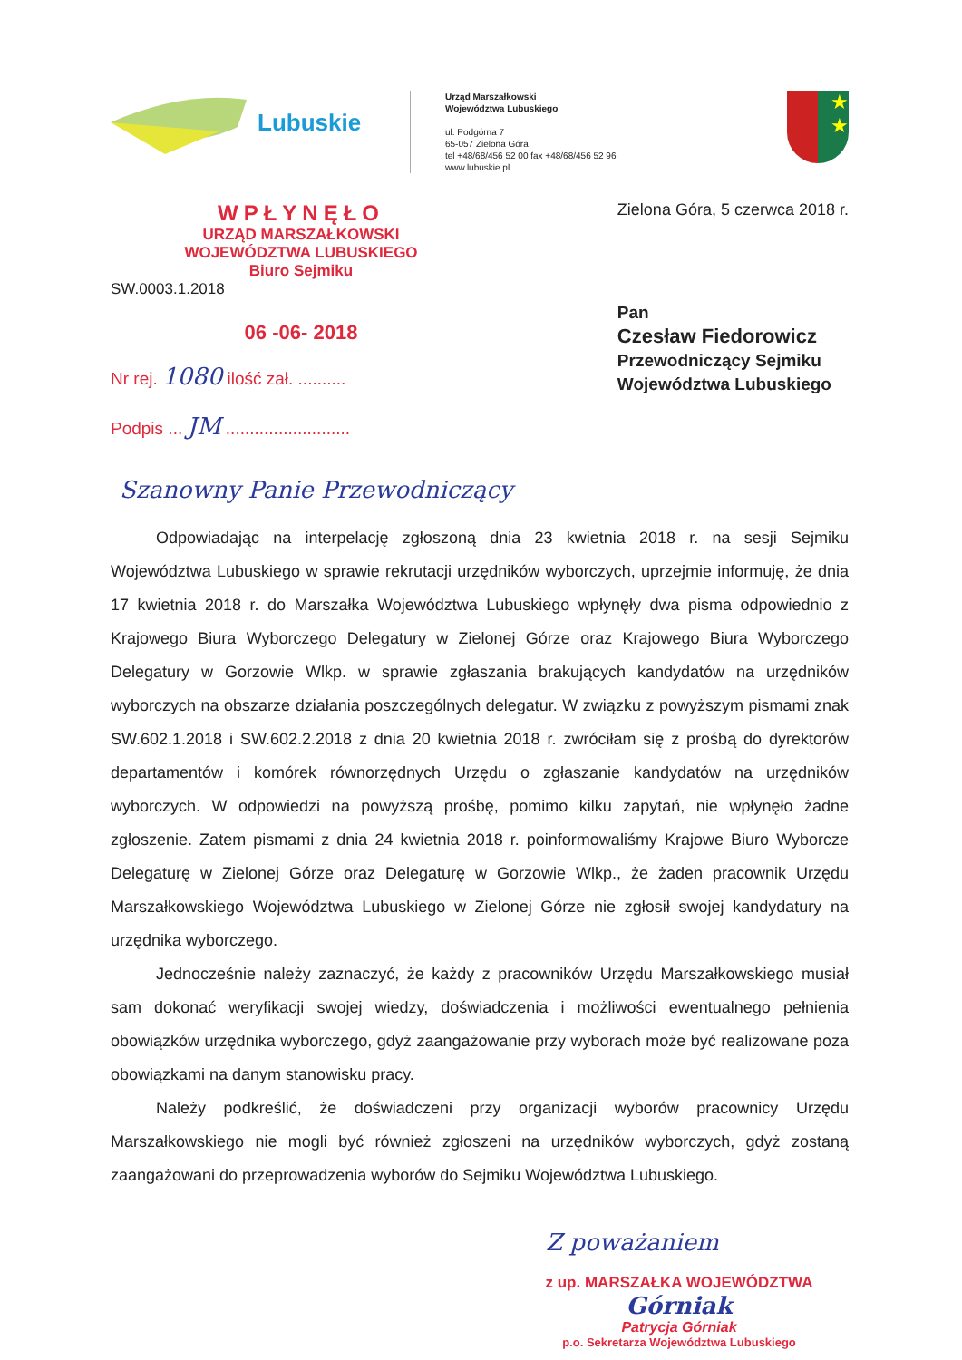Lubuskie
Urząd Marszałkowski
Województwa Lubuskiego
ul. Podgórna 7
65-057 Zielona Góra
tel +48/68/456 52 00 fax +48/68/456 52 96
www.lubuskie.pl
★
★
WPŁYNĘŁO
URZĄD MARSZAŁKOWSKI
WOJEWÓDZTWA LUBUSKIEGO
Biuro Sejmiku
SW.0003.1.2018
06 -06- 2018
Nr rej. 1080 ilość zał. ..........
Podpis ... JM ..........................
Zielona Góra, 5 czerwca 2018 r.
Pan
Czesław Fiedorowicz
Przewodniczący Sejmiku
Województwa Lubuskiego
Szanowny Panie Przewodniczący
Odpowiadając na interpelację zgłoszoną dnia 23 kwietnia 2018 r. na sesji Sejmiku Województwa Lubuskiego w sprawie rekrutacji urzędników wyborczych, uprzejmie informuję, że dnia 17 kwietnia 2018 r. do Marszałka Województwa Lubuskiego wpłynęły dwa pisma odpowiednio z Krajowego Biura Wyborczego Delegatury w Zielonej Górze oraz Krajowego Biura Wyborczego Delegatury w Gorzowie Wlkp. w sprawie zgłaszania brakujących kandydatów na urzędników wyborczych na obszarze działania poszczególnych delegatur. W związku z powyższym pismami znak SW.602.1.2018 i SW.602.2.2018 z dnia 20 kwietnia 2018 r. zwróciłam się z prośbą do dyrektorów departamentów i komórek równorzędnych Urzędu o zgłaszanie kandydatów na urzędników wyborczych. W odpowiedzi na powyższą prośbę, pomimo kilku zapytań, nie wpłynęło żadne zgłoszenie. Zatem pismami z dnia 24 kwietnia 2018 r. poinformowaliśmy Krajowe Biuro Wyborcze Delegaturę w Zielonej Górze oraz Delegaturę w Gorzowie Wlkp., że żaden pracownik Urzędu Marszałkowskiego Województwa Lubuskiego w Zielonej Górze nie zgłosił swojej kandydatury na urzędnika wyborczego.
Jednocześnie należy zaznaczyć, że każdy z pracowników Urzędu Marszałkowskiego musiał sam dokonać weryfikacji swojej wiedzy, doświadczenia i możliwości ewentualnego pełnienia obowiązków urzędnika wyborczego, gdyż zaangażowanie przy wyborach może być realizowane poza obowiązkami na danym stanowisku pracy.
Należy podkreślić, że doświadczeni przy organizacji wyborów pracownicy Urzędu Marszałkowskiego nie mogli być również zgłoszeni na urzędników wyborczych, gdyż zostaną zaangażowani do przeprowadzenia wyborów do Sejmiku Województwa Lubuskiego.
Z poważaniem
z up. MARSZAŁKA WOJEWÓDZTWA
Górniak
Patrycja Górniak
p.o. Sekretarza Województwa Lubuskiego